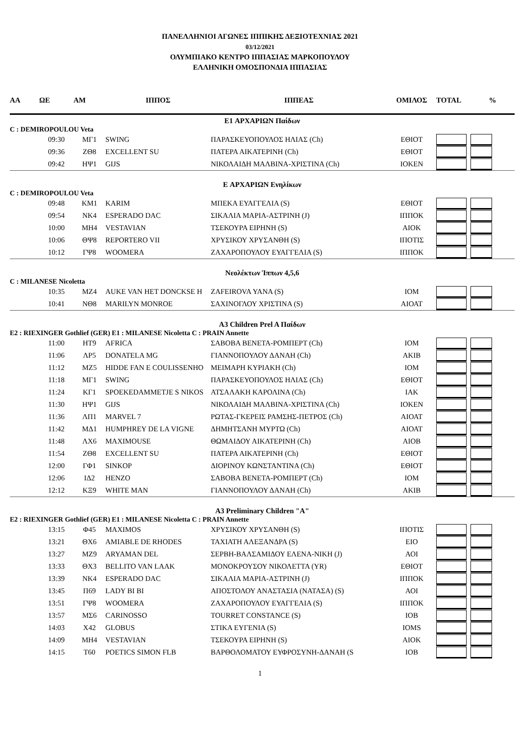ΠΑΝΕΛΛΗΝΙΟΙ ΑΓΩΝΕΣ ΙΠΠΙΚΗΣ ΔΕΞΙΟΤΕΧΝΙΑΣ 2021
03/12/2021
ΟΛΥΜΠΙΑΚΟ ΚΕΝΤΡΟ ΙΠΠΑΣΙΑΣ ΜΑΡΚΟΠΟΥΛΟΥ
ΕΛΛΗΝΙΚΗ ΟΜΟΣΠΟΝΔΙΑ ΙΠΠΑΣΙΑΣ
| AA | ΩΕ | AM | ΙΠΠΟΣ | ΙΠΠΕΑΣ | ΟΜΙΛΟΣ | TOTAL | % |
| --- | --- | --- | --- | --- | --- | --- | --- |
| E1 ΑΡΧΑΡΙΩΝ Παίδων | | | | | | | |
| C : DEMIROPOULOU Veta | | | | | | | |
| | 09:30 | ΜΓ1 | SWING | ΠΑΡΑΣΚΕΥΟΠΟΥΛΟΣ ΗΛΙΑΣ (Ch) | ΕΘΙΟΤ | | |
| | 09:36 | ΖΘ8 | EXCELLENT SU | ΠΑΤΕΡΑ ΑΙΚΑΤΕΡΙΝΗ (Ch) | ΕΘΙΟΤ | | |
| | 09:42 | ΗΨ1 | GIJS | ΝΙΚΟΛΑΙΔΗ ΜΑΛΒΙΝΑ-ΧΡΙΣΤΙΝΑ (Ch) | ΙΟΚΕΝ | | |
| E ΑΡΧΑΡΙΩΝ Ενηλίκων | | | | | | | |
| C : DEMIROPOULOU Veta | | | | | | | |
| | 09:48 | ΚΜ1 | KARIM | ΜΠΕΚΑ ΕΥΑΓΓΕΛΙΑ (S) | ΕΘΙΟΤ | | |
| | 09:54 | ΝΚ4 | ESPERADO DAC | ΣΙΚΑΛΙΑ ΜΑΡΙΑ-ΑΣΤΡΙΝΗ (J) | ΙΠΠΟΚ | | |
| | 10:00 | ΜΗ4 | VESTAVIAN | ΤΣΕΚΟΥΡΑ ΕΙΡΗΝΗ (S) | ΑΙΟΚ | | |
| | 10:06 | ΘΨ8 | REPORTERO VII | ΧΡΥΣΙΚΟΥ ΧΡΥΣΑΝΘΗ (S) | ΙΠΟΤΙΣ | | |
| | 10:12 | ΓΨ8 | WOOMERA | ΖΑΧΑΡΟΠΟΥΛΟΥ ΕΥΑΓΓΕΛΙΑ (S) | ΙΠΠΟΚ | | |
| Νεολέκτων Ίππων 4,5,6 | | | | | | | |
| C : MILANESE Nicoletta | | | | | | | |
| | 10:35 | ΜΖ4 | AUKE VAN HET DONCKSE H | ZAFEIROVA YANA (S) | ΙΟΜ | | |
| | 10:41 | ΝΘ8 | MARILYN MONROE | ΣΑΧΙΝΟΓΛΟΥ ΧΡΙΣΤΙΝΑ (S) | ΑΙΟΑΤ | | |
| A3 Children Prel A Παίδων | | | | | | | |
| E2 : RIEXINGER Gothlief (GER) E1 : MILANESE Nicoletta C : PRAIN Annette | | | | | | | |
| | 11:00 | ΗΤ9 | AFRICA | ΣΑΒΟΒΑ ΒΕΝΕΤΑ-ΡΟΜΠΕΡΤ (Ch) | ΙΟΜ | | |
| | 11:06 | ΛΡ5 | DONATELA MG | ΓΙΑΝΝΟΠΟΥΛΟΥ ΔΑΝΑΗ (Ch) | ΑΚΙΒ | | |
| | 11:12 | ΜΖ5 | HIDDE FAN E COULISSENHO | ΜΕΙΜΑΡΗ ΚΥΡΙΑΚΗ (Ch) | ΙΟΜ | | |
| | 11:18 | ΜΓ1 | SWING | ΠΑΡΑΣΚΕΥΟΠΟΥΛΟΣ ΗΛΙΑΣ (Ch) | ΕΘΙΟΤ | | |
| | 11:24 | ΚΓ1 | SPOEKEDAMMETJE S NIKOS | ΑΤΣΑΛΑΚΗ ΚΑΡΟΛΙΝΑ (Ch) | ΙΑΚ | | |
| | 11:30 | ΗΨ1 | GIJS | ΝΙΚΟΛΑΙΔΗ ΜΑΛΒΙΝΑ-ΧΡΙΣΤΙΝΑ (Ch) | ΙΟΚΕΝ | | |
| | 11:36 | ΛΠ1 | MARVEL 7 | ΡΩΤΑΣ-ΓΚΕΡΕΙΣ ΡΑΜΣΗΣ-ΠΕΤΡΟΣ (Ch) | ΑΙΟΑΤ | | |
| | 11:42 | ΜΔ1 | HUMPHREY DE LA VIGNE | ΔΗΜΗΤΣΑΝΗ ΜΥΡΤΩ (Ch) | ΑΙΟΑΤ | | |
| | 11:48 | ΛΧ6 | MAXIMOUSE | ΘΩΜΑΙΔΟΥ ΑΙΚΑΤΕΡΙΝΗ (Ch) | ΑΙΟΒ | | |
| | 11:54 | ΖΘ8 | EXCELLENT SU | ΠΑΤΕΡΑ ΑΙΚΑΤΕΡΙΝΗ (Ch) | ΕΘΙΟΤ | | |
| | 12:00 | ΓΦ1 | SINKOP | ΔΙΟΡΙΝΟΥ ΚΩΝΣΤΑΝΤΙΝΑ (Ch) | ΕΘΙΟΤ | | |
| | 12:06 | ΙΔ2 | HENZO | ΣΑΒΟΒΑ ΒΕΝΕΤΑ-ΡΟΜΠΕΡΤ (Ch) | ΙΟΜ | | |
| | 12:12 | ΚΞ9 | WHITE MAN | ΓΙΑΝΝΟΠΟΥΛΟΥ ΔΑΝΑΗ (Ch) | ΑΚΙΒ | | |
| A3 Preliminary Children "A" | | | | | | | |
| E2 : RIEXINGER Gothlief (GER) E1 : MILANESE Nicoletta C : PRAIN Annette | | | | | | | |
| | 13:15 | Φ45 | MAXIMOS | ΧΡΥΣΙΚΟΥ ΧΡΥΣΑΝΘΗ (S) | ΙΠΟΤΙΣ | | |
| | 13:21 | ΘΧ6 | AMIABLE DE RHODES | ΤΑΧΙΑΤΗ ΑΛΕΞΑΝΔΡΑ (S) | ΕΙΟ | | |
| | 13:27 | ΜΖ9 | ARYAMAN DEL | ΣΕΡΒΗ-ΒΑΛΣΑΜΙΔΟΥ ΕΛΕΝΑ-ΝΙΚΗ (J) | ΑΟΙ | | |
| | 13:33 | ΘΧ3 | BELLITO VAN LAAK | ΜΟΝΟΚΡΟΥΣΟΥ ΝΙΚΟΛΕΤΤΑ (YR) | ΕΘΙΟΤ | | |
| | 13:39 | ΝΚ4 | ESPERADO DAC | ΣΙΚΑΛΙΑ ΜΑΡΙΑ-ΑΣΤΡΙΝΗ (J) | ΙΠΠΟΚ | | |
| | 13:45 | Π69 | LADY BI BI | ΑΠΟΣΤΟΛΟΥ ΑΝΑΣΤΑΣΙΑ (ΝΑΤΑΣΑ) (S) | ΑΟΙ | | |
| | 13:51 | ΓΨ8 | WOOMERA | ΖΑΧΑΡΟΠΟΥΛΟΥ ΕΥΑΓΓΕΛΙΑ (S) | ΙΠΠΟΚ | | |
| | 13:57 | ΜΣ6 | CARINOSSO | TOURRET CONSTANCE (S) | ΙΟΒ | | |
| | 14:03 | Χ42 | GLOBUS | ΣΤΙΚΑ ΕΥΓΕΝΙΑ (S) | ΙΟΜS | | |
| | 14:09 | ΜΗ4 | VESTAVIAN | ΤΣΕΚΟΥΡΑ ΕΙΡΗΝΗ (S) | ΑΙΟΚ | | |
| | 14:15 | Τ60 | POETICS SIMON FLB | ΒΑΡΘΟΛΟΜΑΤΟΥ ΕΥΦΡΟΣΥΝΗ-ΔΑΝΑΗ (S | ΙΟΒ | | |
1